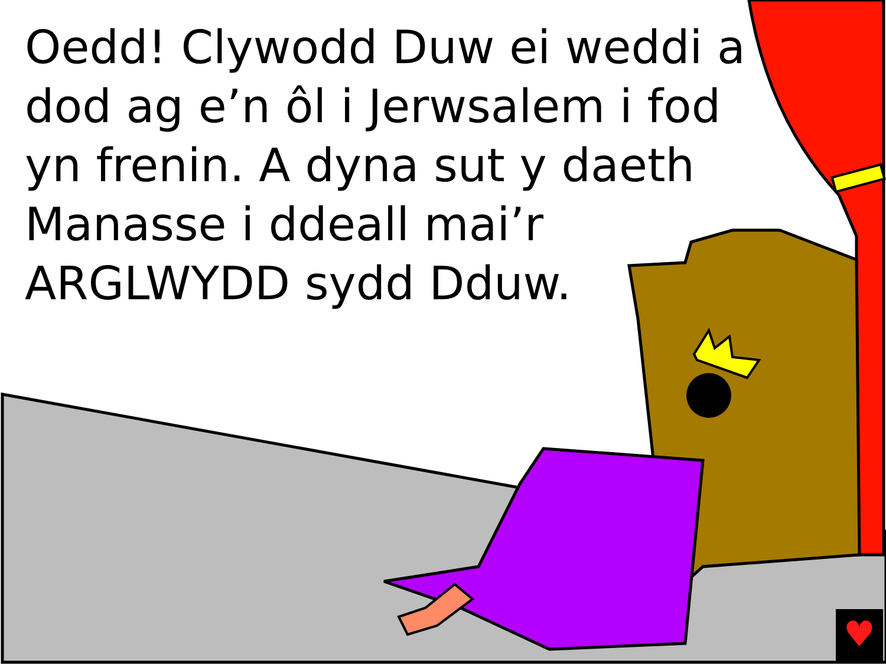Oedd! Clywodd Duw ei weddi a dod ag e’n ôl i Jerwsalem i fod yn frenin. A dyna sut y daeth Manasse i ddeall mai’r ARGLWYDD sydd Dduw.
♥